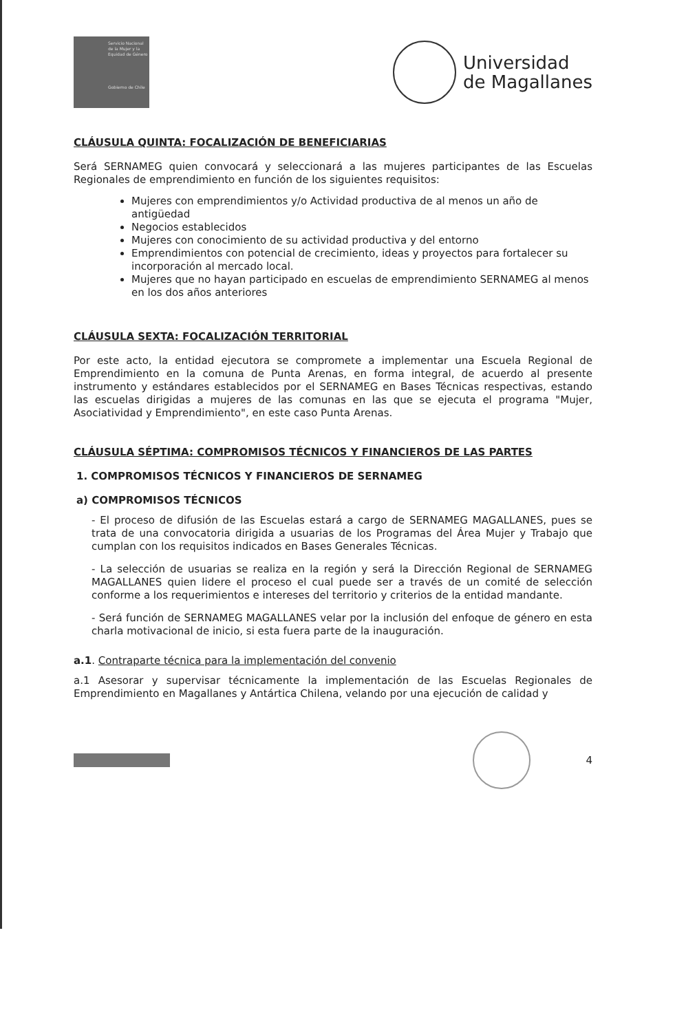Servicio Nacional de la Mujer y la Equidad de Género
Gobierno de Chile
Universidad
de Magallanes
CLÁUSULA QUINTA: FOCALIZACIÓN DE BENEFICIARIAS
Será SERNAMEG quien convocará y seleccionará a las mujeres participantes de las Escuelas Regionales de emprendimiento en función de los siguientes requisitos:
Mujeres con emprendimientos y/o Actividad productiva de al menos un año de antigüedad
Negocios establecidos
Mujeres con conocimiento de su actividad productiva y del entorno
Emprendimientos con potencial de crecimiento, ideas y proyectos para fortalecer su incorporación al mercado local.
Mujeres que no hayan participado en escuelas de emprendimiento SERNAMEG al menos en los dos años anteriores
CLÁUSULA SEXTA: FOCALIZACIÓN TERRITORIAL
Por este acto, la entidad ejecutora se compromete a implementar una Escuela Regional de Emprendimiento en la comuna de Punta Arenas, en forma integral, de acuerdo al presente instrumento y estándares establecidos por el SERNAMEG en Bases Técnicas respectivas, estando las escuelas dirigidas a mujeres de las comunas en las que se ejecuta el programa "Mujer, Asociatividad y Emprendimiento", en este caso Punta Arenas.
CLÁUSULA SÉPTIMA: COMPROMISOS TÉCNICOS Y FINANCIEROS DE LAS PARTES
1. COMPROMISOS TÉCNICOS Y FINANCIEROS DE SERNAMEG
a) COMPROMISOS TÉCNICOS
- El proceso de difusión de las Escuelas estará a cargo de SERNAMEG MAGALLANES, pues se trata de una convocatoria dirigida a usuarias de los Programas del Área Mujer y Trabajo que cumplan con los requisitos indicados en Bases Generales Técnicas.
- La selección de usuarias se realiza en la región y será la Dirección Regional de SERNAMEG MAGALLANES quien lidere el proceso el cual puede ser a través de un comité de selección conforme a los requerimientos e intereses del territorio y criterios de la entidad mandante.
- Será función de SERNAMEG MAGALLANES velar por la inclusión del enfoque de género en esta charla motivacional de inicio, si esta fuera parte de la inauguración.
a.1. Contraparte técnica para la implementación del convenio
a.1 Asesorar y supervisar técnicamente la implementación de las Escuelas Regionales de Emprendimiento en Magallanes y Antártica Chilena, velando por una ejecución de calidad y
4